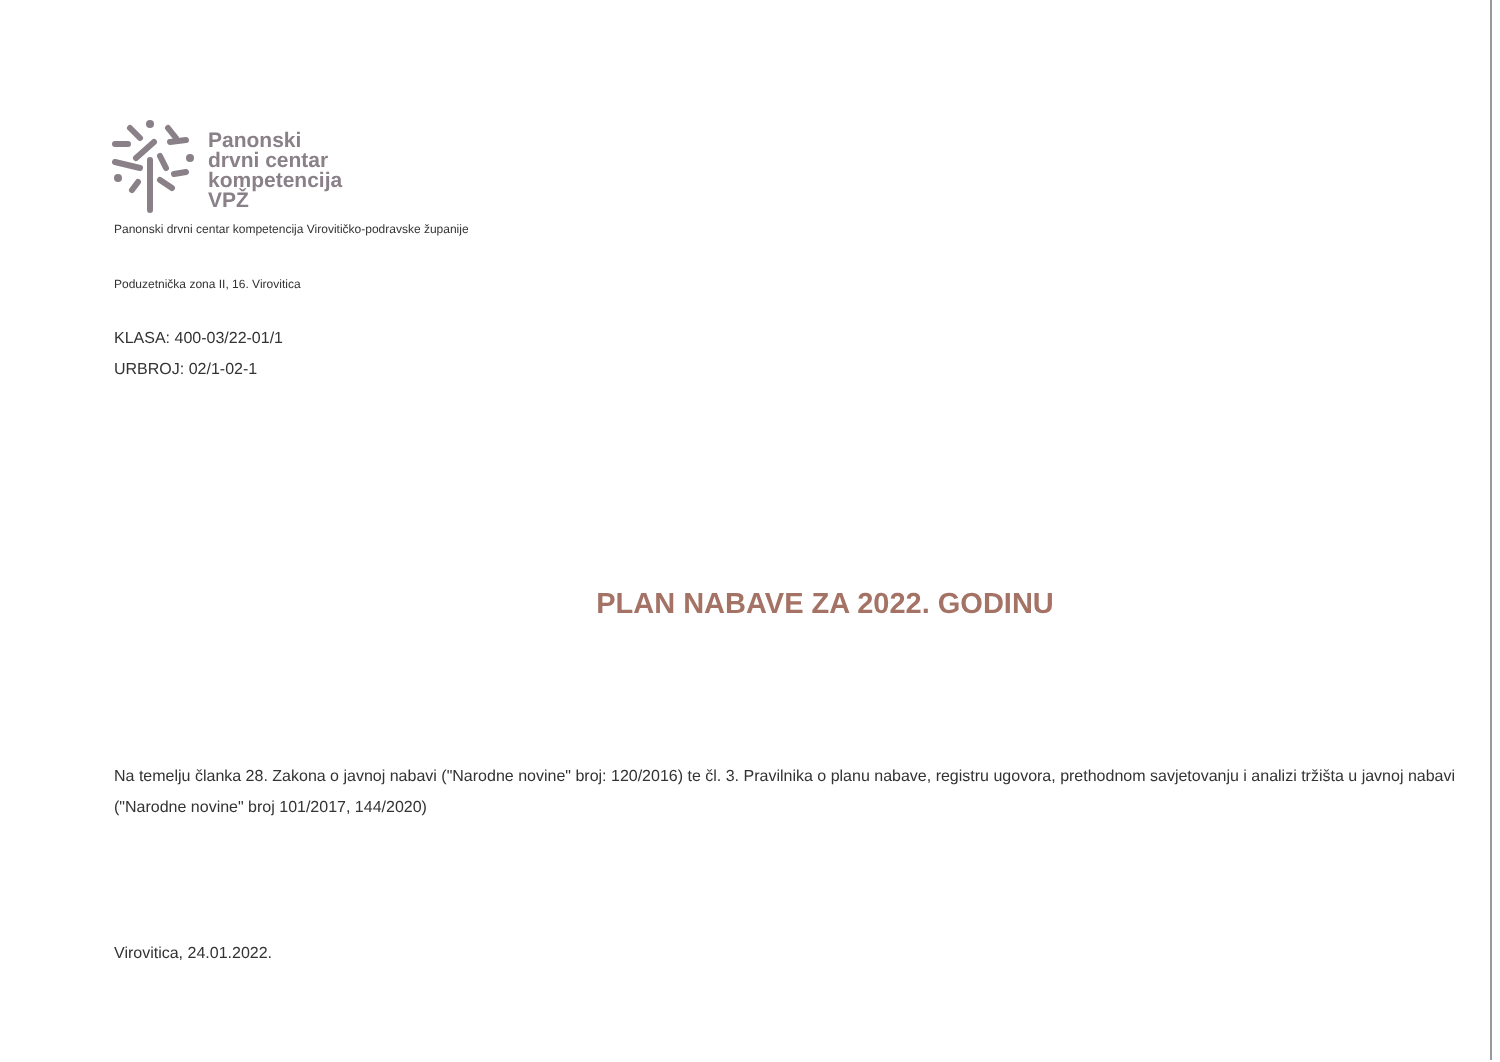Panonski
drvni centar
kompetencija
VPŽ
Panonski drvni centar kompetencija Virovitičko-podravske županije
Poduzetnička zona II, 16. Virovitica
KLASA: 400-03/22-01/1
URBROJ: 02/1-02-1
PLAN NABAVE ZA 2022. GODINU
Na temelju članka 28. Zakona o javnoj nabavi ("Narodne novine" broj: 120/2016) te čl. 3. Pravilnika o planu nabave, registru ugovora, prethodnom savjetovanju i analizi tržišta u javnoj nabavi ("Narodne novine" broj 101/2017, 144/2020)
Virovitica, 24.01.2022.